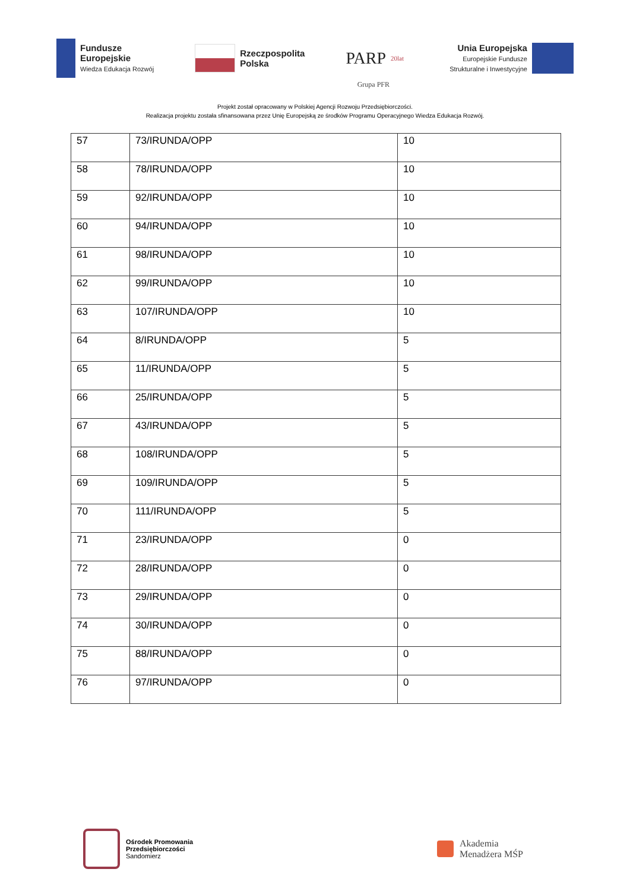Fundusze
Europejskie
Wiedza Edukacja Rozwój
Rzeczpospolita
Polska
PARP 20lat
Unia Europejska
Europejskie Fundusze
Strukturalne i Inwestycyjne
Grupa PFR
Projekt został opracowany w Polskiej Agencji Rozwoju Przedsiębiorczości.
Realizacja projektu została sfinansowana przez Unię Europejską ze środków Programu Operacyjnego Wiedza Edukacja Rozwój.
| 57 | 73/IRUNDA/OPP | 10 |
| 58 | 78/IRUNDA/OPP | 10 |
| 59 | 92/IRUNDA/OPP | 10 |
| 60 | 94/IRUNDA/OPP | 10 |
| 61 | 98/IRUNDA/OPP | 10 |
| 62 | 99/IRUNDA/OPP | 10 |
| 63 | 107/IRUNDA/OPP | 10 |
| 64 | 8/IRUNDA/OPP | 5 |
| 65 | 11/IRUNDA/OPP | 5 |
| 66 | 25/IRUNDA/OPP | 5 |
| 67 | 43/IRUNDA/OPP | 5 |
| 68 | 108/IRUNDA/OPP | 5 |
| 69 | 109/IRUNDA/OPP | 5 |
| 70 | 111/IRUNDA/OPP | 5 |
| 71 | 23/IRUNDA/OPP | 0 |
| 72 | 28/IRUNDA/OPP | 0 |
| 73 | 29/IRUNDA/OPP | 0 |
| 74 | 30/IRUNDA/OPP | 0 |
| 75 | 88/IRUNDA/OPP | 0 |
| 76 | 97/IRUNDA/OPP | 0 |
Ośrodek Promowania
Przedsiębiorczości
Sandomierz
Akademia
Menadżera MŚP